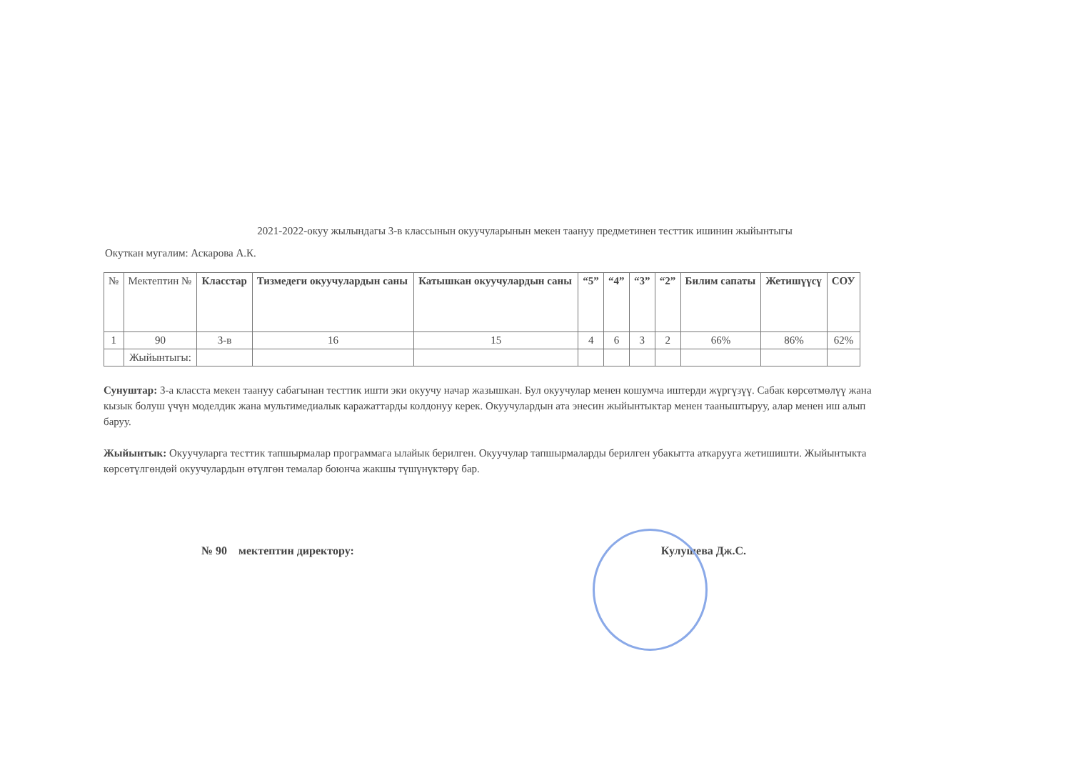2021-2022-окуу жылындагы 3-в классынын окуучуларынын мекен таануу предметинен тесттик ишинин жыйынтыгы
Окуткан мугалим: Аскарова А.К.
| № | Мектептин № | Класстар | Тизмедеги окуучулардын саны | Катышкан окуучулардын саны | “5” | “4” | “3” | “2” | Билим сапаты | Жетишүүсү | СОУ |
| --- | --- | --- | --- | --- | --- | --- | --- | --- | --- | --- | --- |
| 1 | 90 | 3-в | 16 | 15 | 4 | 6 | 3 | 2 | 66% | 86% | 62% |
| | Жыйынтыгы: | | | | | | | | | | |
Сунуштар: 3-а класста мекен таануу сабагынан тесттик ишти эки окуучу начар жазышкан. Бул окуучулар менен кошумча иштерди жүргүзүү. Сабак көрсөтмөлүү жана кызык болуш үчүн моделдик жана мультимедиалык каражаттарды колдонуу керек. Окуучулардын ата энесин жыйынтыктар менен тааныштыруу, алар менен иш алып баруу.
Жыйынтык: Окуучуларга тесттик тапшырмалар программага ылайык берилген. Окуучулар тапшырмаларды берилген убакытта аткарууга жетишишти. Жыйынтыкта көрсөтүлгөндөй окуучулардын өтүлгөн темалар боюнча жакшы түшүнүктөрү бар.
№ 90 мектептин директору: Кулушева Дж.С.